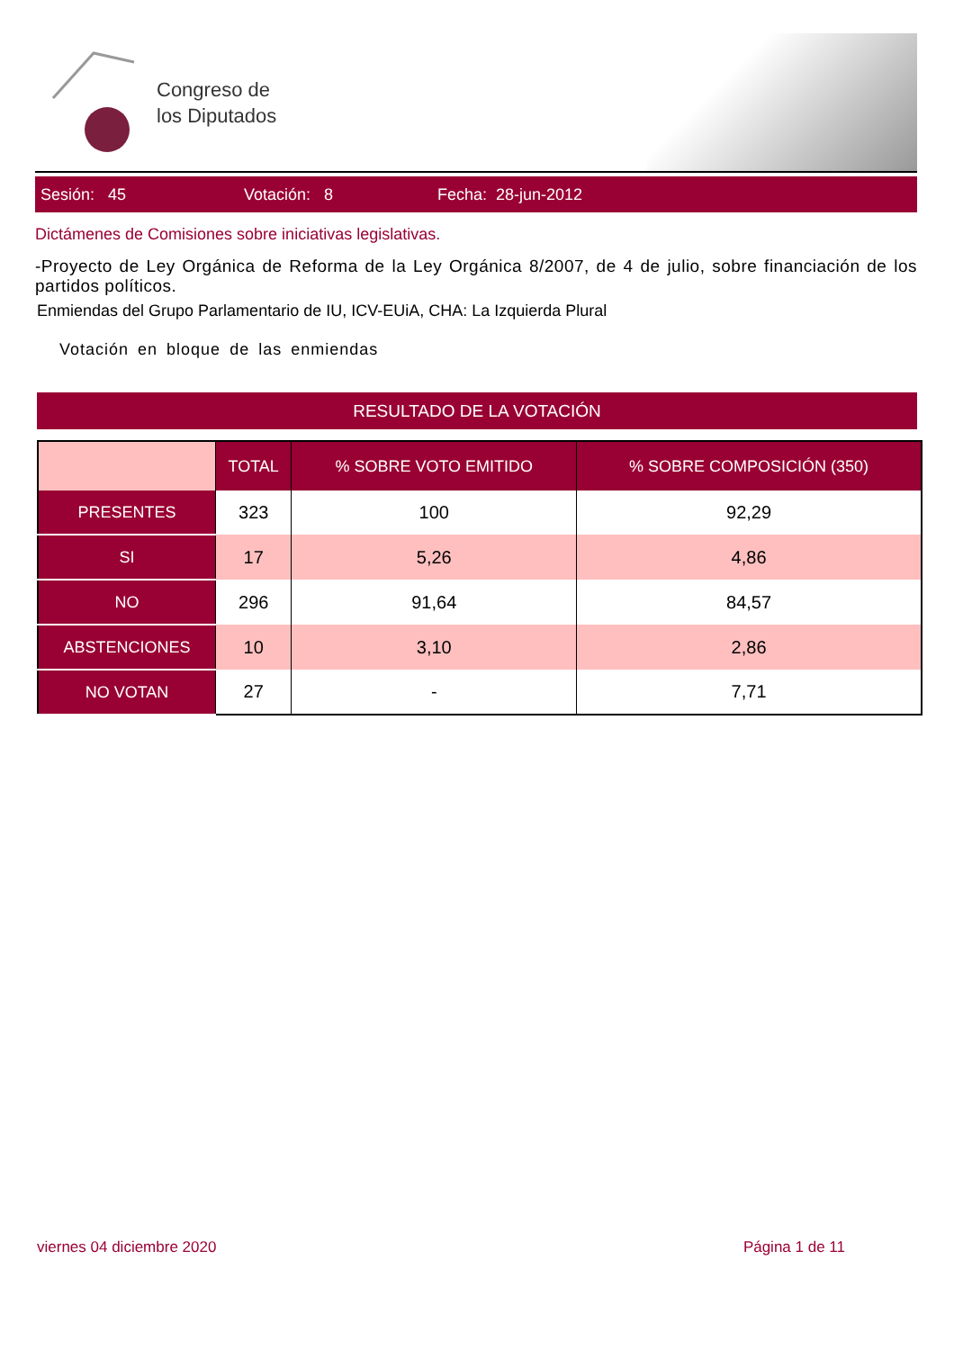Congreso de
los Diputados
Sesión: 45 Votación: 8 Fecha: 28-jun-2012
Dictámenes de Comisiones sobre iniciativas legislativas.
-Proyecto de Ley Orgánica de Reforma de la Ley Orgánica 8/2007, de 4 de julio, sobre financiación de los partidos políticos.
Enmiendas del Grupo Parlamentario de IU, ICV-EUiA, CHA: La Izquierda Plural
Votación en bloque de las enmiendas
RESULTADO DE LA VOTACIÓN
| | TOTAL | % SOBRE VOTO EMITIDO | % SOBRE COMPOSICIÓN (350) |
| --- | --- | --- | --- |
| PRESENTES | 323 | 100 | 92,29 |
| SI | 17 | 5,26 | 4,86 |
| NO | 296 | 91,64 | 84,57 |
| ABSTENCIONES | 10 | 3,10 | 2,86 |
| NO VOTAN | 27 | - | 7,71 |
viernes 04 diciembre 2020 Página 1 de 11